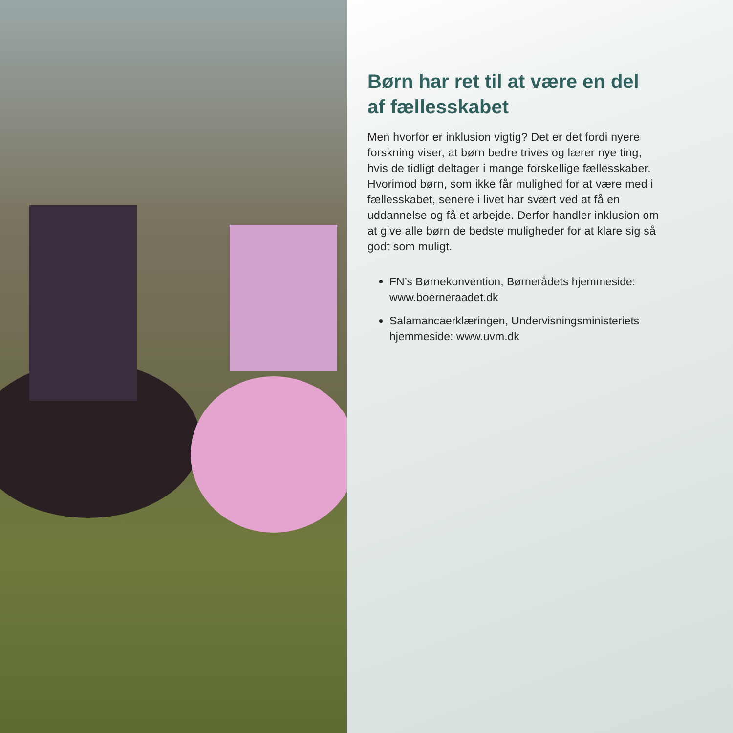Børn har ret til at være en del af fællesskabet
Men hvorfor er inklusion vigtig? Det er det fordi nyere forskning viser, at børn bedre trives og lærer nye ting, hvis de tidligt deltager i mange forskellige fællesskaber. Hvorimod børn, som ikke får mulighed for at være med i fællesskabet, senere i livet har svært ved at få en uddannelse og få et arbejde. Derfor handler inklusion om at give alle børn de bedste muligheder for at klare sig så godt som muligt.
FN’s Børnekonvention, Børnerådets hjemmeside: www.boerneraadet.dk
Salamancaerklæringen, Undervisningsministeriets hjemmeside: www.uvm.dk